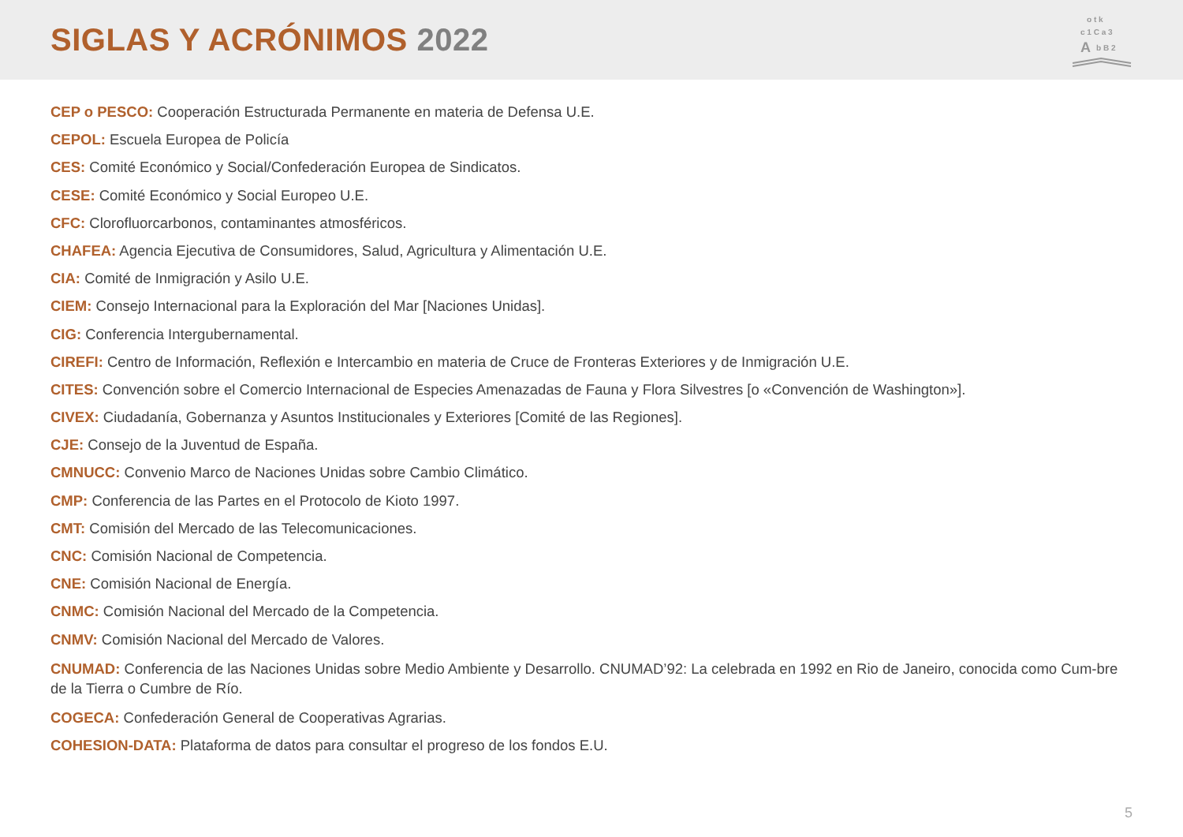SIGLAS Y ACRÓNIMOS 2022
o t k
c 1 C a 3
A
b B 2
CEP o PESCO: Cooperación Estructurada Permanente en materia de Defensa U.E.
CEPOL: Escuela Europea de Policía
CES: Comité Económico y Social/Confederación Europea de Sindicatos.
CESE: Comité Económico y Social Europeo U.E.
CFC: Clorofluorcarbonos, contaminantes atmosféricos.
CHAFEA: Agencia Ejecutiva de Consumidores, Salud, Agricultura y Alimentación U.E.
CIA: Comité de Inmigración y Asilo U.E.
CIEM: Consejo Internacional para la Exploración del Mar [Naciones Unidas].
CIG: Conferencia Intergubernamental.
CIREFI: Centro de Información, Reflexión e Intercambio en materia de Cruce de Fronteras Exteriores y de Inmigración U.E.
CITES: Convención sobre el Comercio Internacional de Especies Amenazadas de Fauna y Flora Silvestres [o «Convención de Washington»].
CIVEX: Ciudadanía, Gobernanza y Asuntos Institucionales y Exteriores [Comité de las Regiones].
CJE: Consejo de la Juventud de España.
CMNUCC: Convenio Marco de Naciones Unidas sobre Cambio Climático.
CMP: Conferencia de las Partes en el Protocolo de Kioto 1997.
CMT: Comisión del Mercado de las Telecomunicaciones.
CNC: Comisión Nacional de Competencia.
CNE: Comisión Nacional de Energía.
CNMC: Comisión Nacional del Mercado de la Competencia.
CNMV: Comisión Nacional del Mercado de Valores.
CNUMAD: Conferencia de las Naciones Unidas sobre Medio Ambiente y Desarrollo. CNUMAD’92: La celebrada en 1992 en Rio de Janeiro, conocida como Cum-bre de la Tierra o Cumbre de Río.
COGECA: Confederación General de Cooperativas Agrarias.
COHESION-DATA: Plataforma de datos para consultar el progreso de los fondos E.U.
5